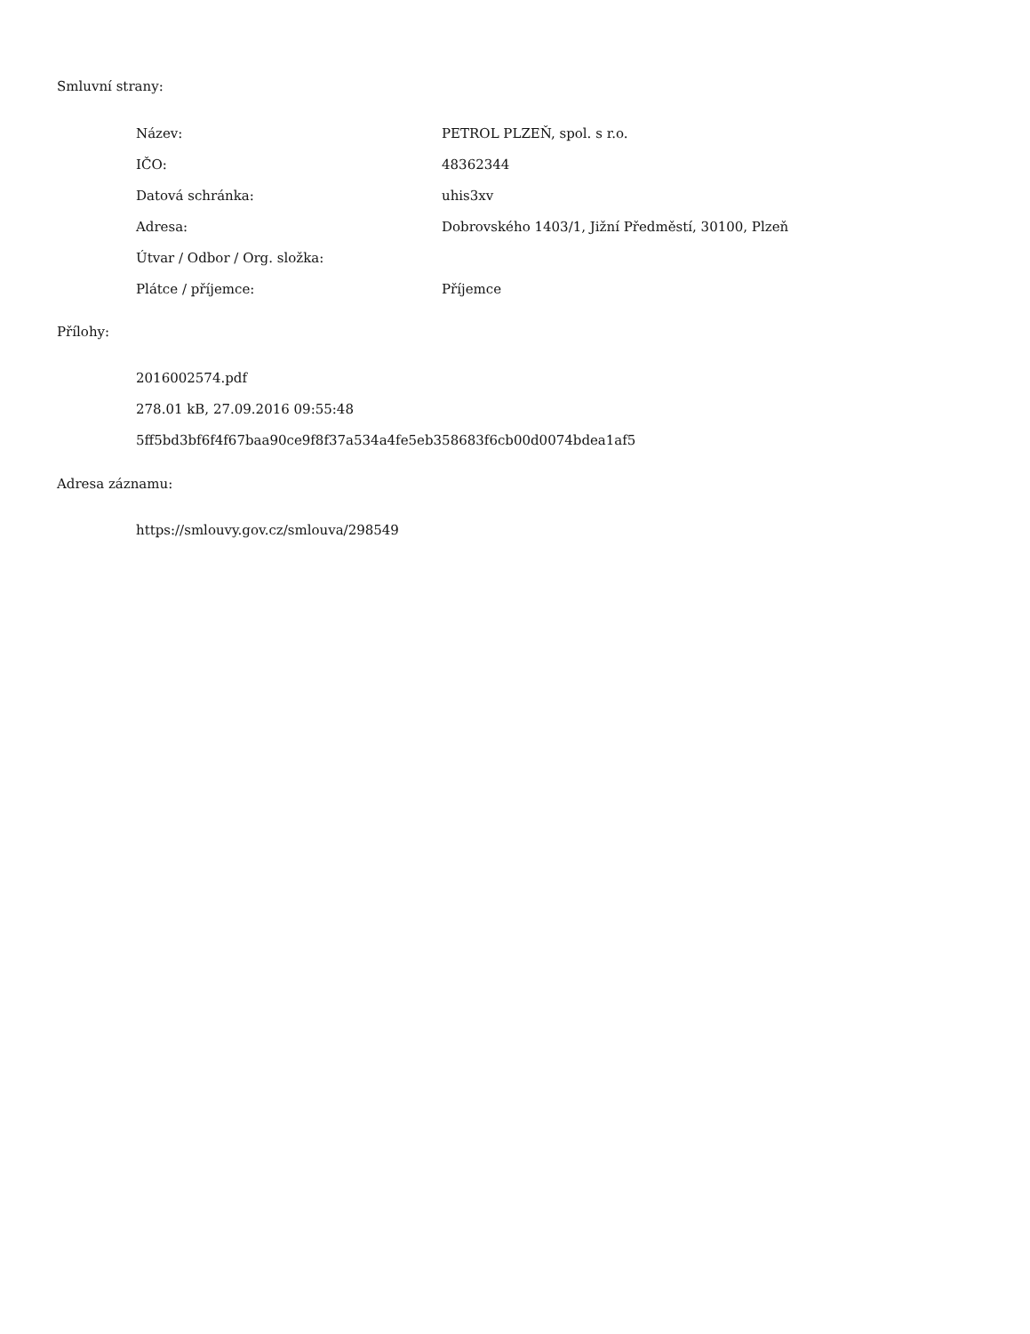Smluvní strany:
| Název: | PETROL PLZEŇ, spol. s r.o. |
| IČO: | 48362344 |
| Datová schránka: | uhis3xv |
| Adresa: | Dobrovského 1403/1, Jižní Předměstí, 30100, Plzeň |
| Útvar / Odbor / Org. složka: | |
| Plátce / příjemce: | Příjemce |
Přílohy:
2016002574.pdf
278.01 kB, 27.09.2016 09:55:48
5ff5bd3bf6f4f67baa90ce9f8f37a534a4fe5eb358683f6cb00d0074bdea1af5
Adresa záznamu:
https://smlouvy.gov.cz/smlouva/298549